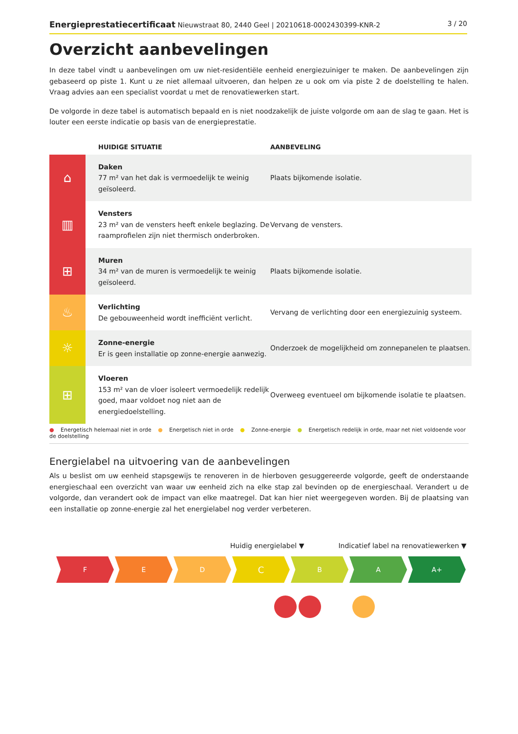Energieprestatiecertificaat Nieuwstraat 80, 2440 Geel | 20210618-0002430399-KNR-2
3 / 20
Overzicht aanbevelingen
In deze tabel vindt u aanbevelingen om uw niet-residentiële eenheid energiezuiniger te maken. De aanbevelingen zijn gebaseerd op piste 1. Kunt u ze niet allemaal uitvoeren, dan helpen ze u ook om via piste 2 de doelstelling te halen. Vraag advies aan een specialist voordat u met de renovatiewerken start.
De volgorde in deze tabel is automatisch bepaald en is niet noodzakelijk de juiste volgorde om aan de slag te gaan. Het is louter een eerste indicatie op basis van de energieprestatie.
| | HUIDIGE SITUATIE | AANBEVELING |
| --- | --- | --- |
| ⌂ | Daken 77 m² van het dak is vermoedelijk te weinig geïsoleerd. | Plaats bijkomende isolatie. |
| ▥ | Vensters 23 m² van de vensters heeft enkele beglazing. De raamprofielen zijn niet thermisch onderbroken. | Vervang de vensters. |
| ⊞ | Muren 34 m² van de muren is vermoedelijk te weinig geïsoleerd. | Plaats bijkomende isolatie. |
| ♨ | Verlichting De gebouweenheid wordt inefficiënt verlicht. | Vervang de verlichting door een energiezuinig systeem. |
| ☼ | Zonne-energie Er is geen installatie op zonne-energie aanwezig. | Onderzoek de mogelijkheid om zonnepanelen te plaatsen. |
| ⊞ | Vloeren 153 m² van de vloer isoleert vermoedelijk redelijk goed, maar voldoet nog niet aan de energiedoelstelling. | Overweeg eventueel om bijkomende isolatie te plaatsen. |
● Energetisch helemaal niet in orde ● Energetisch niet in orde ● Zonne-energie ● Energetisch redelijk in orde, maar net niet voldoende voor de doelstelling
Energielabel na uitvoering van de aanbevelingen
Als u beslist om uw eenheid stapsgewijs te renoveren in de hierboven gesuggereerde volgorde, geeft de onderstaande energieschaal een overzicht van waar uw eenheid zich na elke stap zal bevinden op de energieschaal. Verandert u de volgorde, dan verandert ook de impact van elke maatregel. Dat kan hier niet weergegeven worden. Bij de plaatsing van een installatie op zonne-energie zal het energielabel nog verder verbeteren.
Huidig energielabel ▼ Indicatief label na renovatiewerken ▼
F E D
C
B A A+